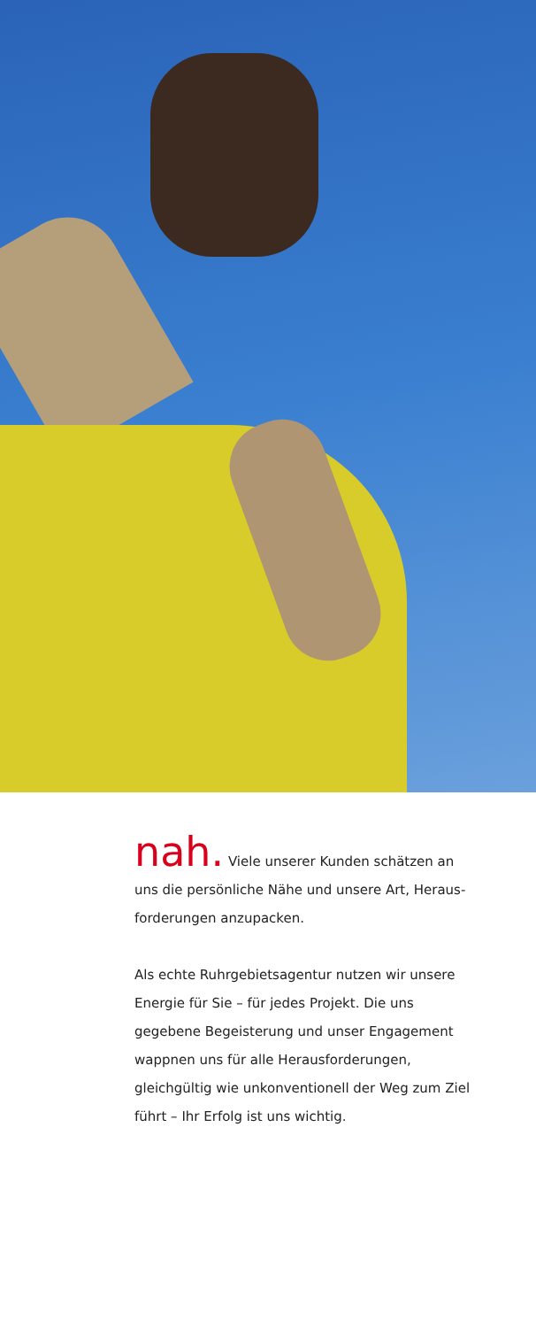nah. Viele unserer Kunden schätzen an uns die persönliche Nähe und unsere Art, Heraus-forderungen anzupacken.
Als echte Ruhrgebietsagentur nutzen wir unsere Energie für Sie – für jedes Projekt. Die uns gegebene Begeisterung und unser Engagement wappnen uns für alle Herausforderungen, gleichgültig wie unkonventionell der Weg zum Ziel führt – Ihr Erfolg ist uns wichtig.